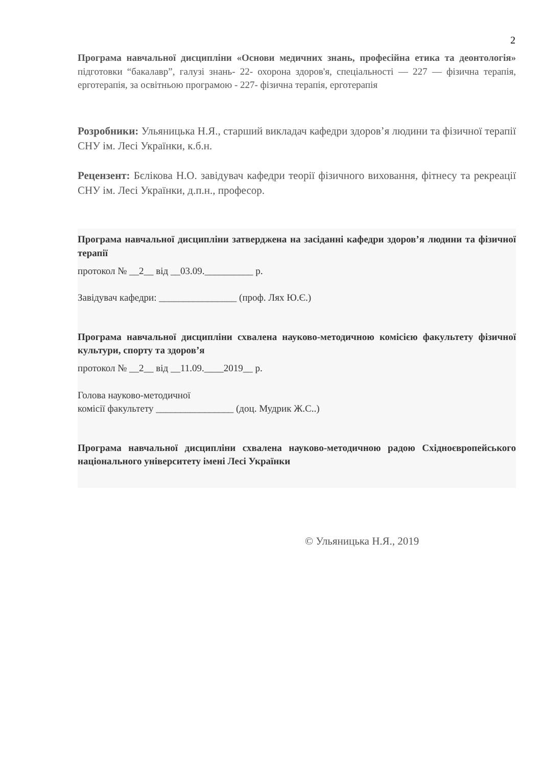2
Програма навчальної дисципліни «Основи медичних знань, професійна етика та деонтологія» підготовки “бакалавр”, галузі знань- 22- охорона здоров'я, спеціальності — 227 — фізична терапія, ерготерапія, за освітньою програмою - 227- фізична терапія, ерготерапія
Розробники: Ульяницька Н.Я., старший викладач кафедри здоров’я людини та фізичної терапії СНУ ім. Лесі Українки, к.б.н.
Рецензент: Бєлікова Н.О. завідувач кафедри теорії фізичного виховання, фітнесу та рекреації СНУ ім. Лесі Українки, д.п.н., професор.
Програма навчальної дисципліни затверджена на засіданні кафедри здоров’я людини та фізичної терапії
протокол № __2__ від __03.09.__________ р.
Завідувач кафедри: ________________ (проф. Лях Ю.Є.)
Програма навчальної дисципліни схвалена науково-методичною комісією факультету фізичної культури, спорту та здоров’я
протокол № __2__ від __11.09.____2019__ р.
Голова науково-методичної
комісії факультету ________________ (доц. Мудрик Ж.С..)
Програма навчальної дисципліни схвалена науково-методичною радою Східноєвропейського національного університету імені Лесі Українки
© Ульяницька Н.Я., 2019